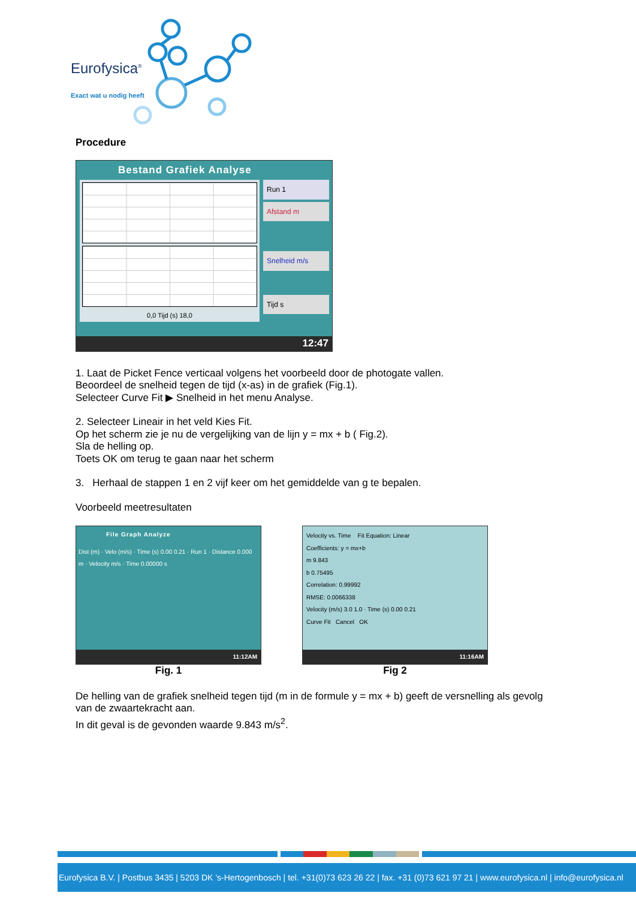Eurofysica<sup>®</sup>
Exact wat u nodig heeft
Procedure
Bestand Grafiek Analyse
0,0 Tijd (s) 18,0
Run 1
Afstand m
Snelheid m/s
Tijd s
12:47
1. Laat de Picket Fence verticaal volgens het voorbeeld door de photogate vallen.
Beoordeel de snelheid tegen de tijd (x-as) in de grafiek (Fig.1).
Selecteer Curve Fit ▶ Snelheid in het menu Analyse.
2. Selecteer Lineair in het veld Kies Fit.
Op het scherm zie je nu de vergelijking van de lijn y = mx + b ( Fig.2).
Sla de helling op.
Toets OK om terug te gaan naar het scherm
3. Herhaal de stappen 1 en 2 vijf keer om het gemiddelde van g te bepalen.
Voorbeeld meetresultaten
File Graph Analyze
Dist (m) · Velo (m/s) · Time (s) 0.00 0.21 · Run 1 · Distance 0.000 m · Velocity m/s · Time 0.00000 s
11:12AM
Fig. 1
Velocity vs. Time Fit Equation: Linear
Coefficients: y = mx+b
m 9.843
b 0.75495
Correlation: 0.99992
RMSE: 0.0066338
Velocity (m/s) 3.0 1.0 · Time (s) 0.00 0.21
Curve Fit Cancel OK
11:16AM
Fig 2
De helling van de grafiek snelheid tegen tijd (m in de formule y = mx + b) geeft de versnelling als gevolg van de zwaartekracht aan.
In dit geval is de gevonden waarde 9.843 m/s<sup>2</sup>.
Eurofysica B.V. | Postbus 3435 | 5203 DK ’s-Hertogenbosch | tel. +31(0)73 623 26 22 | fax. +31 (0)73 621 97 21 | www.eurofysica.nl | info@eurofysica.nl